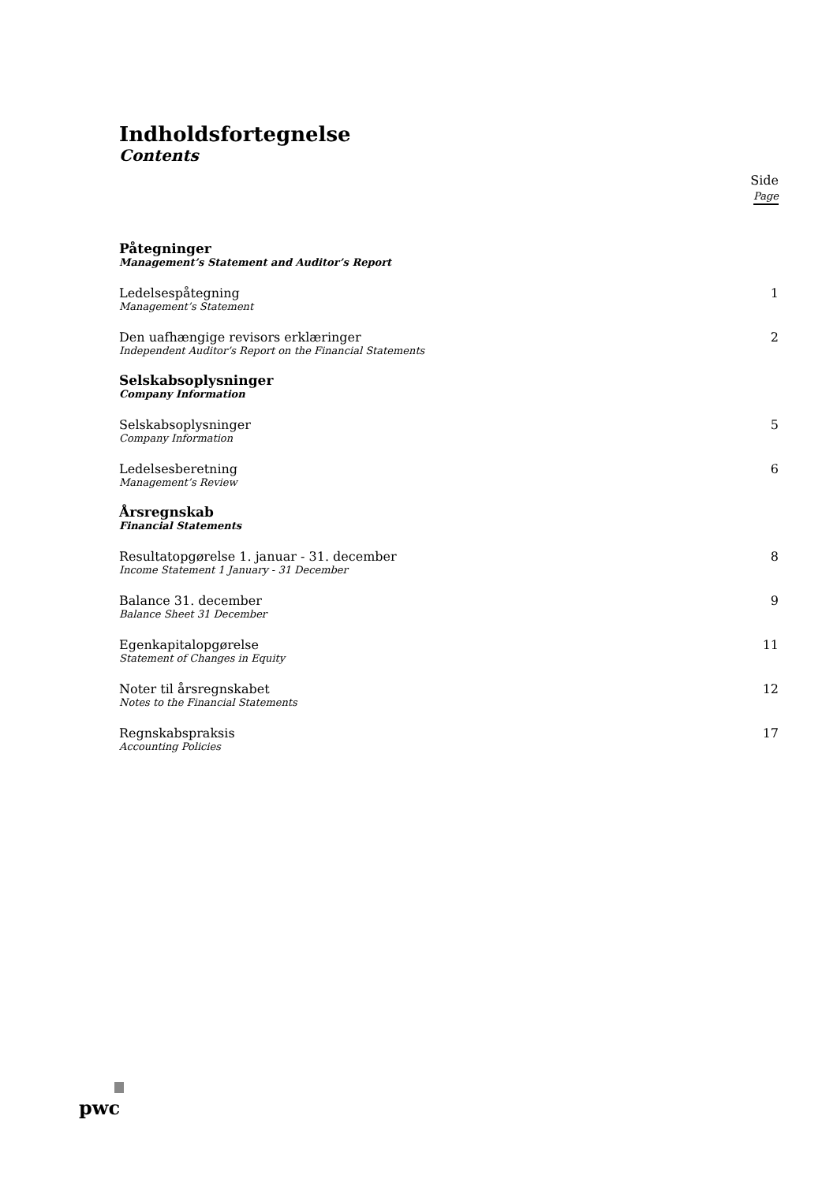Indholdsfortegnelse
Contents
Side
Page
Påtegninger
Management’s Statement and Auditor’s Report
Ledelsespåtegning
Management’s Statement
1
Den uafhængige revisors erklæringer
Independent Auditor’s Report on the Financial Statements
2
Selskabsoplysninger
Company Information
Selskabsoplysninger
Company Information
5
Ledelsesberetning
Management’s Review
6
Årsregnskab
Financial Statements
Resultatopgørelse 1. januar - 31. december
Income Statement 1 January - 31 December
8
Balance 31. december
Balance Sheet 31 December
9
Egenkapitalopgørelse
Statement of Changes in Equity
11
Noter til årsregnskabet
Notes to the Financial Statements
12
Regnskabspraksis
Accounting Policies
17
pwc